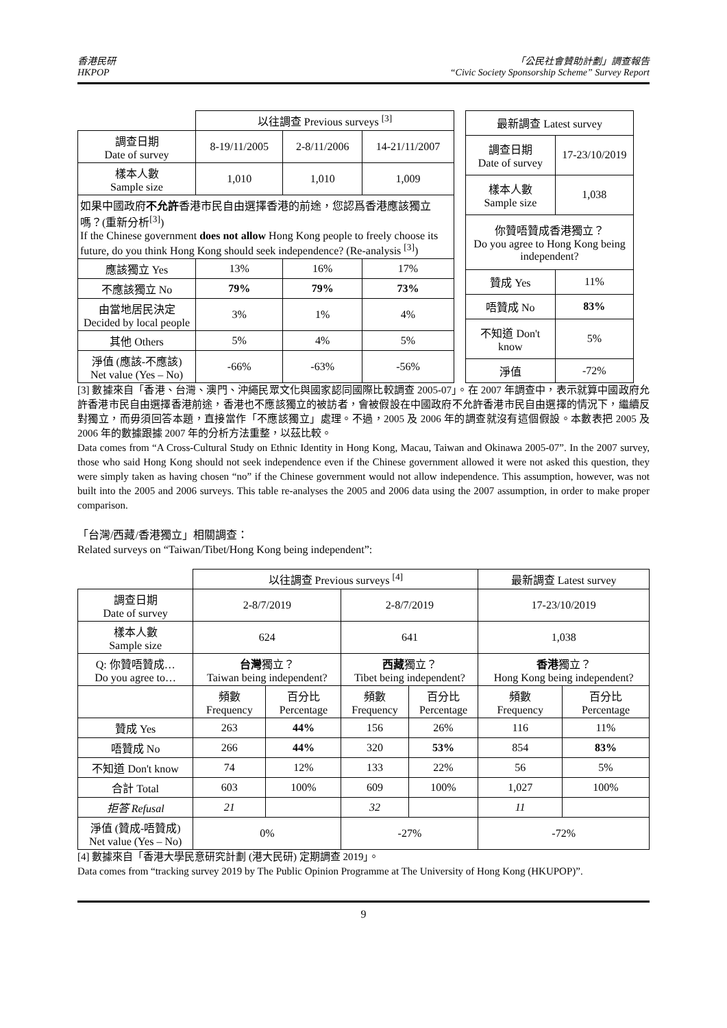香港民研
HKPOP
「公民社會贊助計劃」調查報告
“Civic Society Sponsorship Scheme” Survey Report
| | 以往調查 Previous surveys <sup>[3]</sup> | | |
| 調查日期 Date of survey | 8-19/11/2005 | 2-8/11/2006 | 14-21/11/2007 |
| 樣本人數 Sample size | 1,010 | 1,010 | 1,009 |
| 如果中國政府 不允許 香港市民自由選擇香港的前途，您認爲香港應該獨立嗎？(重新分析<sup>[3]</sup>) If the Chinese government does not allow Hong Kong people to freely choose its future, do you think Hong Kong should seek independence? (Re-analysis <sup>[3]</sup>) | | | |
| 應該獨立 Yes | 13% | 16% | 17% |
| 不應該獨立 No | 79% | 79% | 73% |
| 由當地居民決定 Decided by local people | 3% | 1% | 4% |
| 其他 Others | 5% | 4% | 5% |
| 淨值 (應該-不應該) Net value (Yes – No) | -66% | -63% | -56% |
| 最新調查 Latest survey | |
| --- | --- |
| 調查日期 Date of survey | 17-23/10/2019 |
| 樣本人數 Sample size | 1,038 |
| 你贊唔贊成香港獨立？ Do you agree to Hong Kong being independent? | |
| 贊成 Yes | 11% |
| 唔贊成 No | 83% |
| 不知道 Don't know | 5% |
| 淨值 | -72% |
[3] 數據來自「香港、台灣、澳門、沖繩民眾文化與國家認同國際比較調查 2005-07」。在 2007 年調查中，表示就算中國政府允許香港市民自由選擇香港前途，香港也不應該獨立的被訪者，會被假設在中國政府不允許香港市民自由選擇的情況下，繼續反對獨立，而毋須回答本題，直接當作「不應該獨立」處理。不過，2005 及 2006 年的調查就沒有這個假設。本數表把 2005 及 2006 年的數據跟據 2007 年的分析方法重整，以茲比較。
Data comes from “A Cross-Cultural Study on Ethnic Identity in Hong Kong, Macau, Taiwan and Okinawa 2005-07”. In the 2007 survey, those who said Hong Kong should not seek independence even if the Chinese government allowed it were not asked this question, they were simply taken as having chosen “no” if the Chinese government would not allow independence. This assumption, however, was not built into the 2005 and 2006 surveys. This table re-analyses the 2005 and 2006 data using the 2007 assumption, in order to make proper comparison.
「台灣/西藏/香港獨立」相關調查：
Related surveys on “Taiwan/Tibet/Hong Kong being independent”:
| | 以往調查 Previous surveys <sup>[4]</sup> | | | | 最新調查 Latest survey | |
| 調查日期 Date of survey | 2-8/7/2019 | | 2-8/7/2019 | | 17-23/10/2019 | |
| 樣本人數 Sample size | 624 | | 641 | | 1,038 | |
| Q: 你贊唔贊成… Do you agree to… | 台灣 獨立？ Taiwan being independent? | | 西藏 獨立？ Tibet being independent? | | 香港 獨立？ Hong Kong being independent? | |
| | 頻數 Frequency | 百分比 Percentage | 頻數 Frequency | 百分比 Percentage | 頻數 Frequency | 百分比 Percentage |
| 贊成 Yes | 263 | 44% | 156 | 26% | 116 | 11% |
| 唔贊成 No | 266 | 44% | 320 | 53% | 854 | 83% |
| 不知道 Don't know | 74 | 12% | 133 | 22% | 56 | 5% |
| 合計 Total | 603 | 100% | 609 | 100% | 1,027 | 100% |
| 拒答 Refusal | 21 | | 32 | | 11 | |
| 淨值 (贊成-唔贊成) Net value (Yes – No) | 0% | | -27% | | -72% | |
[4] 數據來自「香港大學民意研究計劃 (港大民研) 定期調查 2019」。
Data comes from “tracking survey 2019 by The Public Opinion Programme at The University of Hong Kong (HKUPOP)”.
9